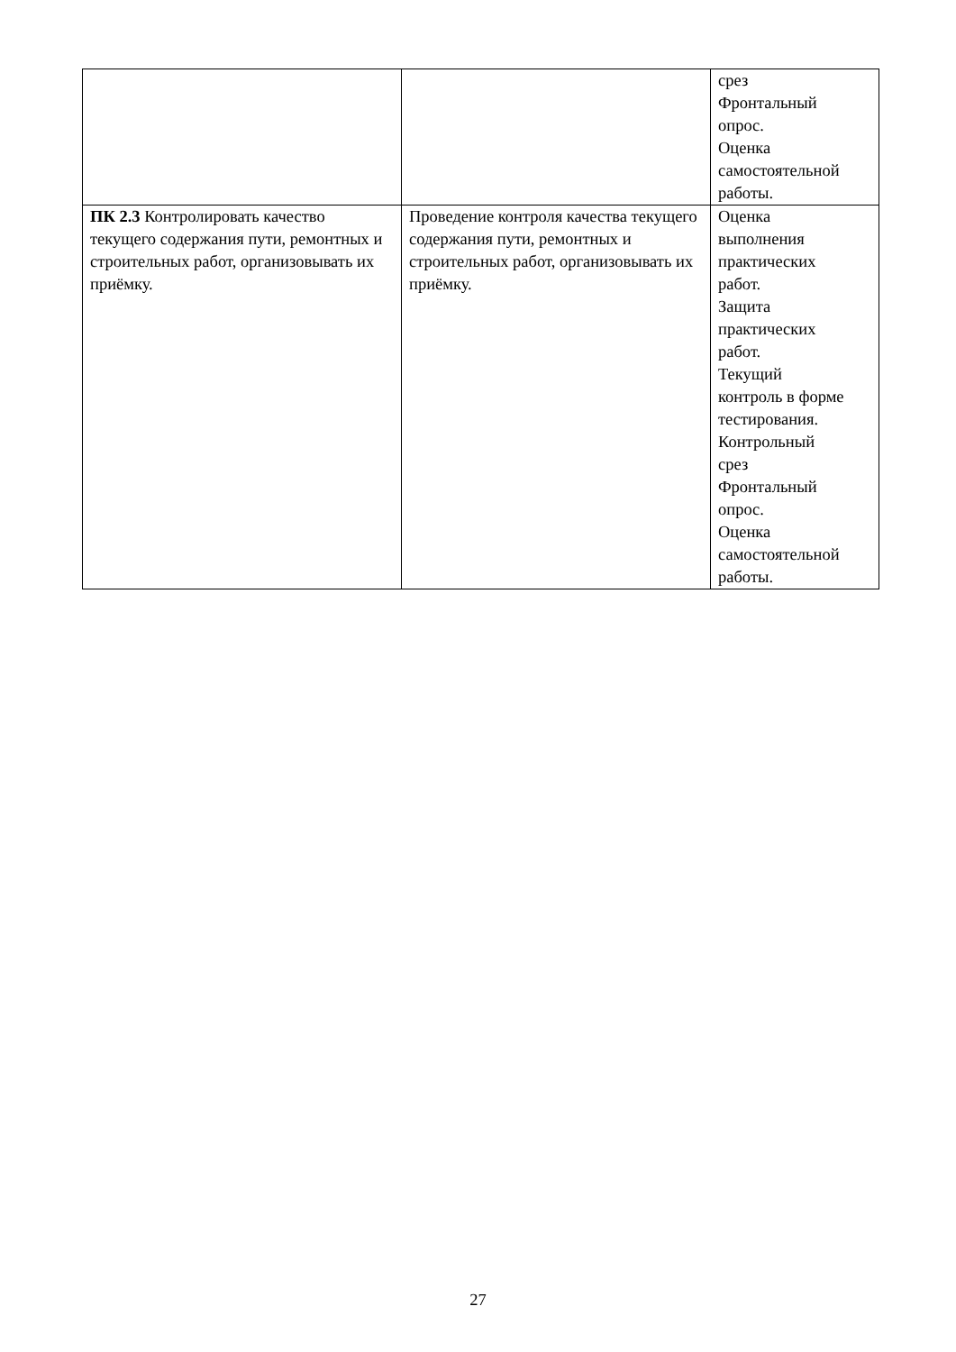| | | срез Фронтальный опрос. Оценка самостоятельной работы. |
| ПК 2.3 Контролировать качество текущего содержания пути, ремонтных и строительных работ, организовывать их приёмку. | Проведение контроля качества текущего содержания пути, ремонтных и строительных работ, организовывать их приёмку. | Оценка выполнения практических работ. Защита практических работ. Текущий контроль в форме тестирования. Контрольный срез Фронтальный опрос. Оценка самостоятельной работы. |
27